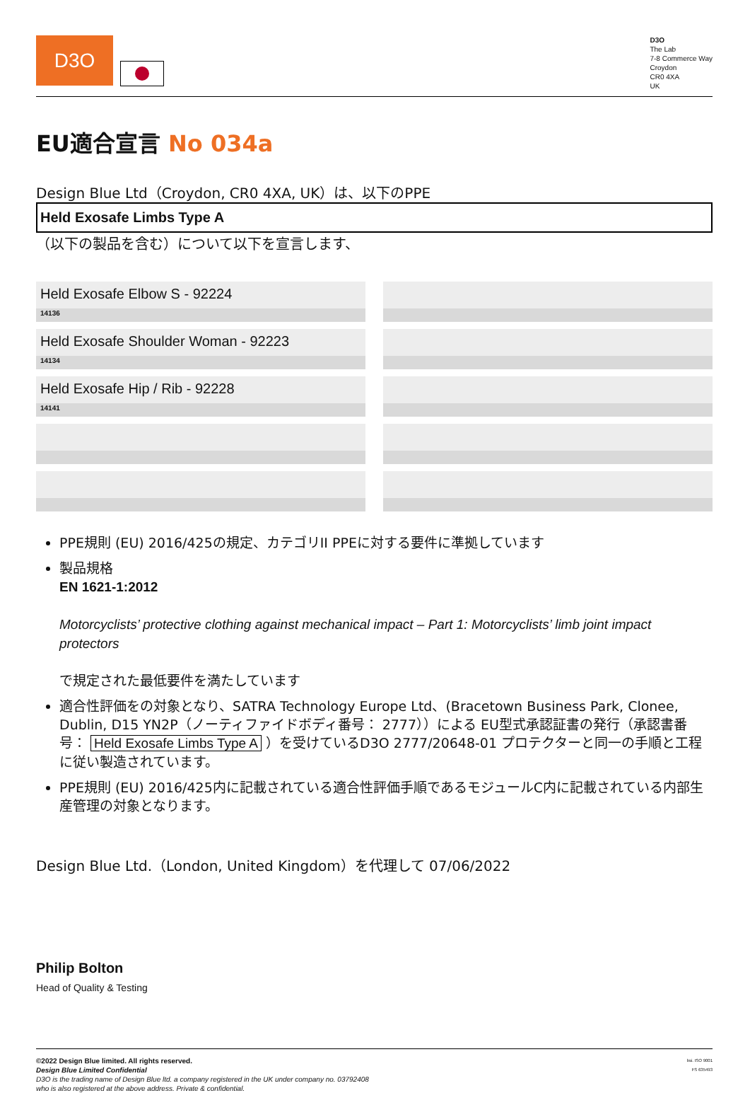D3O
D3O
The Lab
7-8 Commerce Way
Croydon
CR0 4XA
UK
EU適合宣言 No 034a
Design Blue Ltd（Croydon, CR0 4XA, UK）は、以下のPPE
Held Exosafe Limbs Type A
（以下の製品を含む）について以下を宣言します、
Held Exosafe Elbow S - 92224
14136
Held Exosafe Shoulder Woman - 92223
14134
Held Exosafe Hip / Rib - 92228
14141
PPE規則 (EU) 2016/425の規定、カテゴリII PPEに対する要件に準拠しています
製品規格
EN 1621-1:2012
Motorcyclists’ protective clothing against mechanical impact – Part 1: Motorcyclists’ limb joint impact protectors
で規定された最低要件を満たしています
適合性評価をの対象となり、SATRA Technology Europe Ltd、(Bracetown Business Park, Clonee, Dublin, D15 YN2P（ノーティファイドボディ番号： 2777））による EU型式承認証書の発行（承認書番号： Held Exosafe Limbs Type A ）を受けているD3O 2777/20648-01 プロテクターと同一の手順と工程に従い製造されています。
PPE規則 (EU) 2016/425内に記載されている適合性評価手順であるモジュールC内に記載されている内部生産管理の対象となります。
Design Blue Ltd.（London, United Kingdom）を代理して 07/06/2022
Philip Bolton
Head of Quality & Testing
©2022 Design Blue limited. All rights reserved.
Design Blue Limited Confidential
D3O is the trading name of Design Blue ltd. a company registered in the UK under company no. 03792408
who is also registered at the above address. Private & confidential.
bsi. ISO 9001
FS 635493